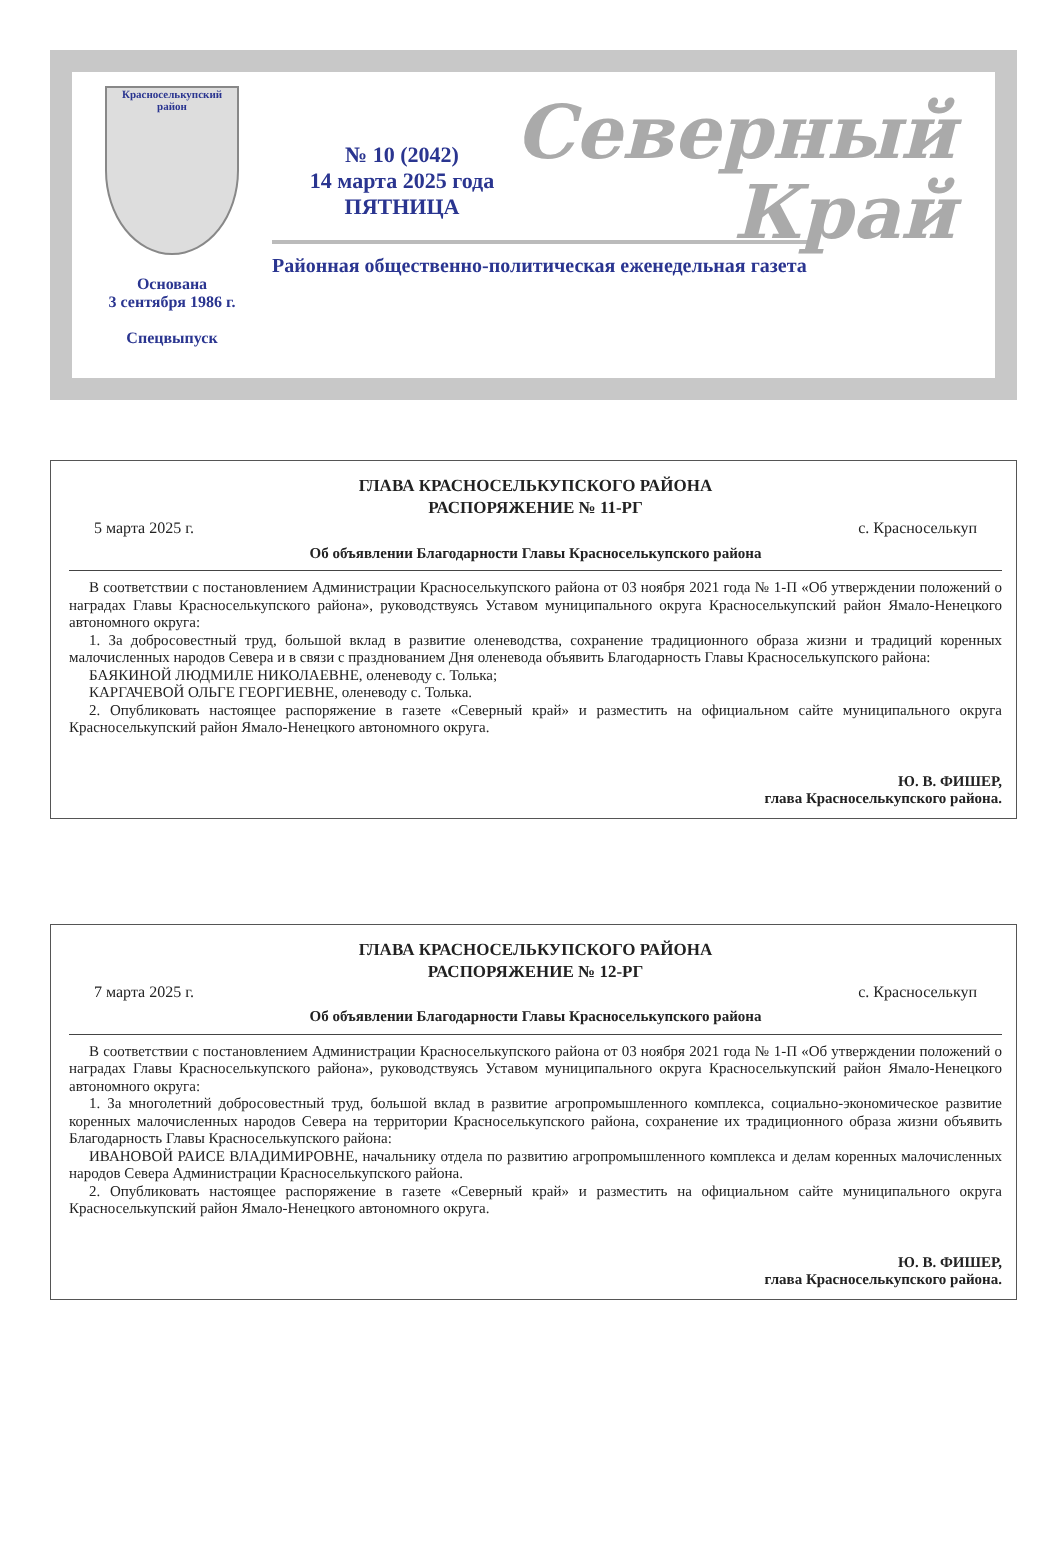Красноселькупский район
Основана
3 сентября 1986 г.
Спецвыпуск
Северный
Край
№ 10 (2042)
14 марта 2025 года
ПЯТНИЦА
Районная общественно-политическая еженедельная газета
ГЛАВА КРАСНОСЕЛЬКУПСКОГО РАЙОНА
РАСПОРЯЖЕНИЕ № 11-РГ
5 марта 2025 г. с. Красноселькуп
Об объявлении Благодарности Главы Красноселькупского района
В соответствии с постановлением Администрации Красноселькупского района от 03 ноября 2021 года № 1-П «Об утверждении положений о наградах Главы Красноселькупского района», руководствуясь Уставом муниципального округа Красноселькупский район Ямало-Ненецкого автономного округа:
1. За добросовестный труд, большой вклад в развитие оленеводства, сохранение традиционного образа жизни и традиций коренных малочисленных народов Севера и в связи с празднованием Дня оленевода объявить Благодарность Главы Красноселькупского района:
БАЯКИНОЙ ЛЮДМИЛЕ НИКОЛАЕВНЕ, оленеводу с. Толька;
КАРГАЧЕВОЙ ОЛЬГЕ ГЕОРГИЕВНЕ, оленеводу с. Толька.
2. Опубликовать настоящее распоряжение в газете «Северный край» и разместить на официальном сайте муниципального округа Красноселькупский район Ямало-Ненецкого автономного округа.
Ю. В. ФИШЕР,
глава Красноселькупского района.
ГЛАВА КРАСНОСЕЛЬКУПСКОГО РАЙОНА
РАСПОРЯЖЕНИЕ № 12-РГ
7 марта 2025 г. с. Красноселькуп
Об объявлении Благодарности Главы Красноселькупского района
В соответствии с постановлением Администрации Красноселькупского района от 03 ноября 2021 года № 1-П «Об утверждении положений о наградах Главы Красноселькупского района», руководствуясь Уставом муниципального округа Красноселькупский район Ямало-Ненецкого автономного округа:
1. За многолетний добросовестный труд, большой вклад в развитие агропромышленного комплекса, социально-экономическое развитие коренных малочисленных народов Севера на территории Красноселькупского района, сохранение их традиционного образа жизни объявить Благодарность Главы Красноселькупского района:
ИВАНОВОЙ РАИСЕ ВЛАДИМИРОВНЕ, начальнику отдела по развитию агропромышленного комплекса и делам коренных малочисленных народов Севера Администрации Красноселькупского района.
2. Опубликовать настоящее распоряжение в газете «Северный край» и разместить на официальном сайте муниципального округа Красноселькупский район Ямало-Ненецкого автономного округа.
Ю. В. ФИШЕР,
глава Красноселькупского района.